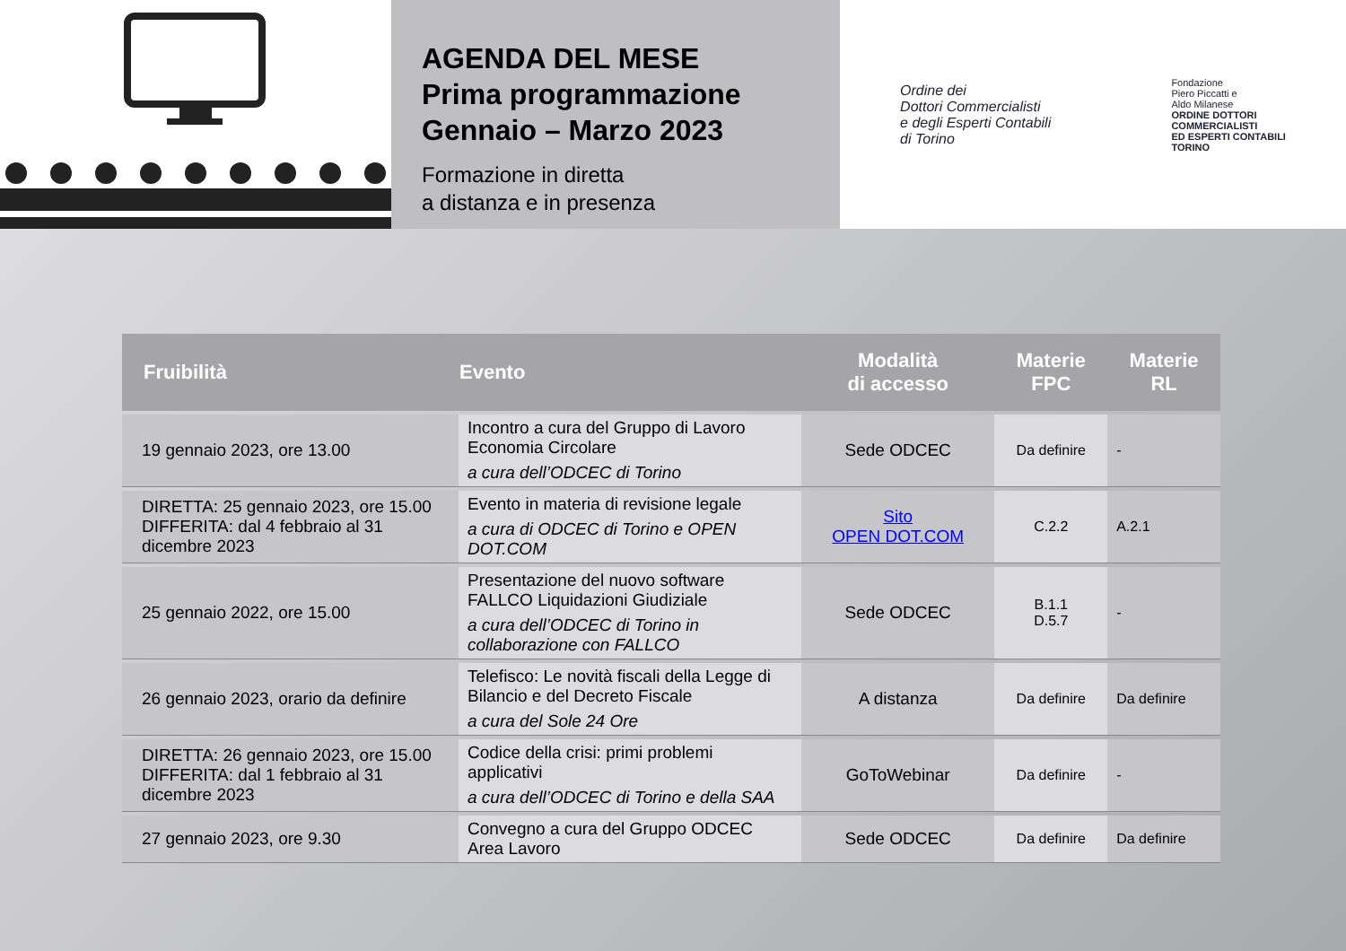AGENDA DEL MESE
Prima programmazione
Gennaio – Marzo 2023
Formazione in diretta
a distanza e in presenza
Ordine dei
Dottori Commercialisti
e degli Esperti Contabili
di Torino
Fondazione
Piero Piccatti e
Aldo Milanese
ORDINE DOTTORI
COMMERCIALISTI
ED ESPERTI CONTABILI
TORINO
| Fruibilità | Evento | Modalità di accesso | Materie FPC | Materie RL |
| --- | --- | --- | --- | --- |
| 19 gennaio 2023, ore 13.00 | Incontro a cura del Gruppo di Lavoro Economia Circolare a cura dell’ODCEC di Torino | Sede ODCEC | Da definire | - |
| DIRETTA: 25 gennaio 2023, ore 15.00 DIFFERITA: dal 4 febbraio al 31 dicembre 2023 | Evento in materia di revisione legale a cura di ODCEC di Torino e OPEN DOT.COM | Sito OPEN DOT.COM | C.2.2 | A.2.1 |
| 25 gennaio 2022, ore 15.00 | Presentazione del nuovo software FALLCO Liquidazioni Giudiziale a cura dell’ODCEC di Torino in collaborazione con FALLCO | Sede ODCEC | B.1.1 D.5.7 | - |
| 26 gennaio 2023, orario da definire | Telefisco: Le novità fiscali della Legge di Bilancio e del Decreto Fiscale a cura del Sole 24 Ore | A distanza | Da definire | Da definire |
| DIRETTA: 26 gennaio 2023, ore 15.00 DIFFERITA: dal 1 febbraio al 31 dicembre 2023 | Codice della crisi: primi problemi applicativi a cura dell’ODCEC di Torino e della SAA | GoToWebinar | Da definire | - |
| 27 gennaio 2023, ore 9.30 | Convegno a cura del Gruppo ODCEC Area Lavoro | Sede ODCEC | Da definire | Da definire |